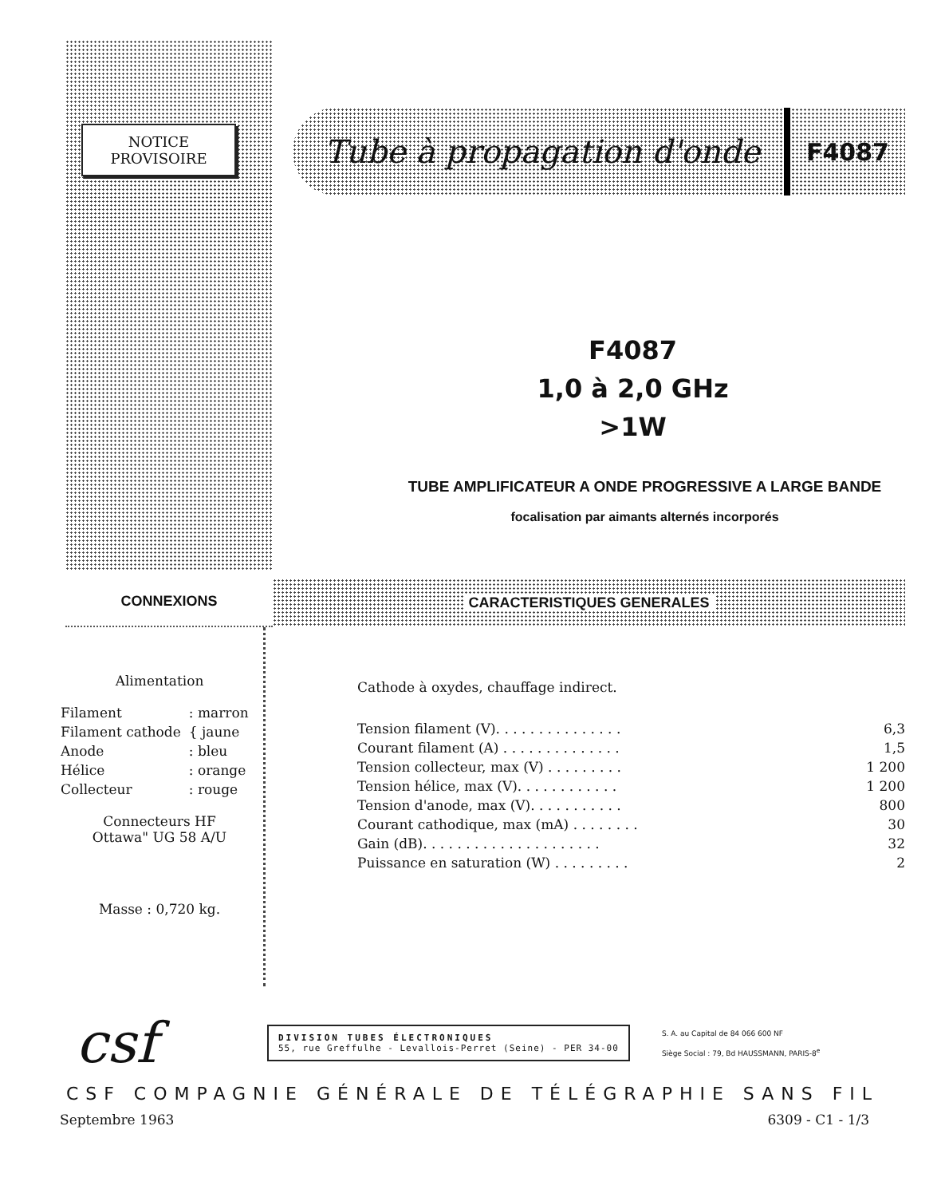NOTICE
PROVISOIRE
Tube à propagation d'onde
F4087
F4087
1,0 à 2,0 GHz
>1W
TUBE AMPLIFICATEUR A ONDE PROGRESSIVE A LARGE BANDE
focalisation par aimants alternés incorporés
CONNEXIONS CARACTERISTIQUES GENERALES
Alimentation
| Filament | : marron |
| Filament cathode | { jaune |
| Anode | : bleu |
| Hélice | : orange |
| Collecteur | : rouge |
Connecteurs HF
Ottawa" UG 58 A/U
Masse : 0,720 kg.
Cathode à oxydes, chauffage indirect.
| Tension filament (V). . . . . . . . . . . . . . . | 6,3 |
| Courant filament (A) . . . . . . . . . . . . . . | 1,5 |
| Tension collecteur, max (V) . . . . . . . . . | 1 200 |
| Tension hélice, max (V). . . . . . . . . . . . | 1 200 |
| Tension d'anode, max (V). . . . . . . . . . . | 800 |
| Courant cathodique, max (mA) . . . . . . . . | 30 |
| Gain (dB). . . . . . . . . . . . . . . . . . . . . | 32 |
| Puissance en saturation (W) . . . . . . . . . | 2 |
csf
DIVISION TUBES ÉLECTRONIQUES
55, rue Greffulhe - Levallois-Perret (Seine) - PER 34-00
S. A. au Capital de 84 066 600 NF
Siège Social : 79, Bd HAUSSMANN, PARIS-8<sup>e</sup>
CSF COMPAGNIE GÉNÉRALE DE TÉLÉGRAPHIE SANS FIL
Septembre 1963 6309 - C1 - 1/3